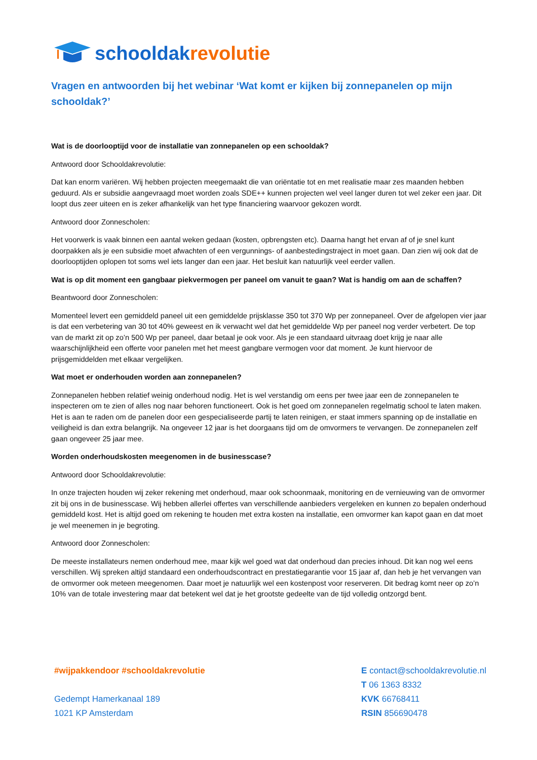schooldak revolutie
Vragen en antwoorden bij het webinar ‘Wat komt er kijken bij zonnepanelen op mijn schooldak?’
Wat is de doorlooptijd voor de installatie van zonnepanelen op een schooldak?
Antwoord door Schooldakrevolutie:
Dat kan enorm variëren. Wij hebben projecten meegemaakt die van oriëntatie tot en met realisatie maar zes maanden hebben geduurd. Als er subsidie aangevraagd moet worden zoals SDE++ kunnen projecten wel veel langer duren tot wel zeker een jaar. Dit loopt dus zeer uiteen en is zeker afhankelijk van het type financiering waarvoor gekozen wordt.
Antwoord door Zonnescholen:
Het voorwerk is vaak binnen een aantal weken gedaan (kosten, opbrengsten etc). Daarna hangt het ervan af of je snel kunt doorpakken als je een subsidie moet afwachten of een vergunnings- of aanbestedingstraject in moet gaan. Dan zien wij ook dat de doorlooptijden oplopen tot soms wel iets langer dan een jaar. Het besluit kan natuurlijk veel eerder vallen.
Wat is op dit moment een gangbaar piekvermogen per paneel om vanuit te gaan? Wat is handig om aan de schaffen?
Beantwoord door Zonnescholen:
Momenteel levert een gemiddeld paneel uit een gemiddelde prijsklasse 350 tot 370 Wp per zonnepaneel. Over de afgelopen vier jaar is dat een verbetering van 30 tot 40% geweest en ik verwacht wel dat het gemiddelde Wp per paneel nog verder verbetert. De top van de markt zit op zo’n 500 Wp per paneel, daar betaal je ook voor. Als je een standaard uitvraag doet krijg je naar alle waarschijnlijkheid een offerte voor panelen met het meest gangbare vermogen voor dat moment. Je kunt hiervoor de prijsgemiddelden met elkaar vergelijken.
Wat moet er onderhouden worden aan zonnepanelen?
Zonnepanelen hebben relatief weinig onderhoud nodig. Het is wel verstandig om eens per twee jaar een de zonnepanelen te inspecteren om te zien of alles nog naar behoren functioneert. Ook is het goed om zonnepanelen regelmatig school te laten maken. Het is aan te raden om de panelen door een gespecialiseerde partij te laten reinigen, er staat immers spanning op de installatie en veiligheid is dan extra belangrijk. Na ongeveer 12 jaar is het doorgaans tijd om de omvormers te vervangen. De zonnepanelen zelf gaan ongeveer 25 jaar mee.
Worden onderhoudskosten meegenomen in de businesscase?
Antwoord door Schooldakrevolutie:
In onze trajecten houden wij zeker rekening met onderhoud, maar ook schoonmaak, monitoring en de vernieuwing van de omvormer zit bij ons in de businesscase. Wij hebben allerlei offertes van verschillende aanbieders vergeleken en kunnen zo bepalen onderhoud gemiddeld kost. Het is altijd goed om rekening te houden met extra kosten na installatie, een omvormer kan kapot gaan en dat moet je wel meenemen in je begroting.
Antwoord door Zonnescholen:
De meeste installateurs nemen onderhoud mee, maar kijk wel goed wat dat onderhoud dan precies inhoud. Dit kan nog wel eens verschillen. Wij spreken altijd standaard een onderhoudscontract en prestatiegarantie voor 15 jaar af, dan heb je het vervangen van de omvormer ook meteen meegenomen. Daar moet je natuurlijk wel een kostenpost voor reserveren. Dit bedrag komt neer op zo’n 10% van de totale investering maar dat betekent wel dat je het grootste gedeelte van de tijd volledig ontzorgd bent.
#wijpakkendoor #schooldakrevolutie
Gedempt Hamerkanaal 189
1021 KP Amsterdam
E contact@schooldakrevolutie.nl
T 06 1363 8332
KVK 66768411
RSIN 856690478